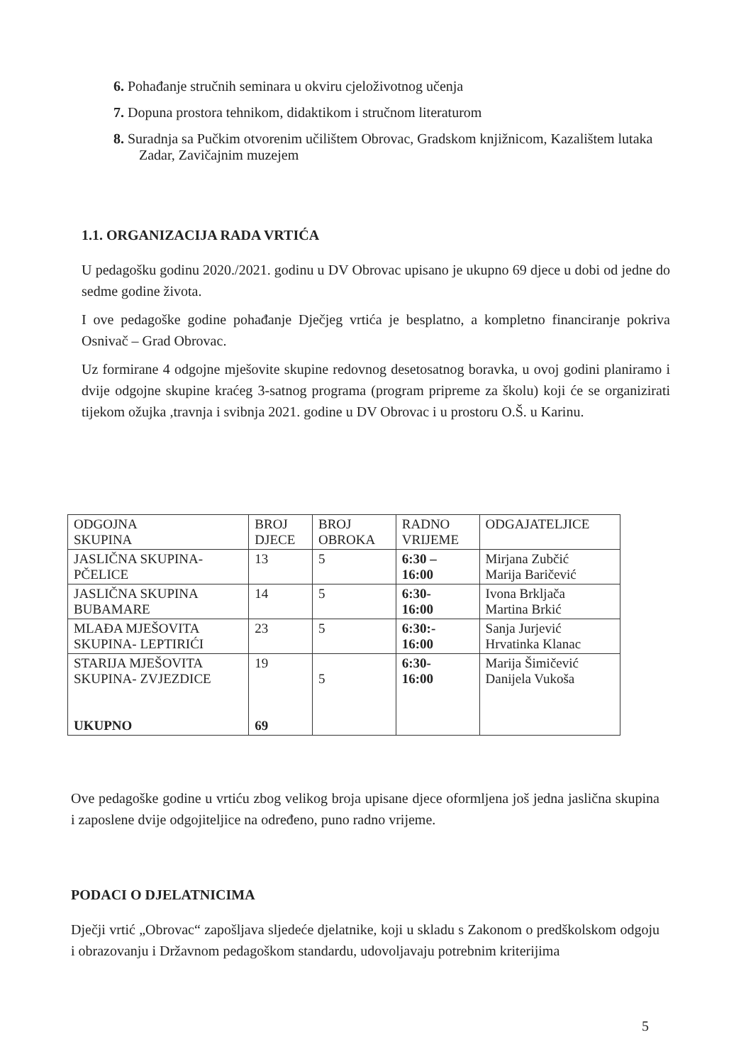6. Pohađanje stručnih seminara u okviru cjeloživotnog učenja
7. Dopuna prostora tehnikom, didaktikom i stručnom literaturom
8. Suradnja sa Pučkim otvorenim učilištem Obrovac, Gradskom knjižnicom, Kazalištem lutaka Zadar, Zavičajnim muzejem
1.1. ORGANIZACIJA RADA VRTIĆA
U pedagošku godinu 2020./2021. godinu u DV Obrovac upisano je ukupno 69 djece u dobi od jedne do sedme godine života.
I ove pedagoške godine pohađanje Dječjeg vrtića je besplatno, a kompletno financiranje pokriva Osnivač – Grad Obrovac.
Uz formirane 4 odgojne mješovite skupine redovnog desetosatnog boravka, u ovoj godini planiramo i dvije odgojne skupine kraćeg 3-satnog programa (program pripreme za školu) koji će se organizirati tijekom ožujka ,travnja i svibnja 2021. godine u DV Obrovac i u prostoru O.Š. u Karinu.
| ODGOJNA SKUPINA | BROJ DJECE | BROJ OBROKA | RADNO VRIJEME | ODGAJATELJICE |
| JASLIČNA SKUPINA- PČELICE | 13 | 5 | 6:30 – 16:00 | Mirjana Zubčić Marija Baričević |
| JASLIČNA SKUPINA BUBAMARE | 14 | 5 | 6:30- 16:00 | Ivona Brkljača Martina Brkić |
| MLAĐA MJEŠOVITA SKUPINA- LEPTIRIĆI | 23 | 5 | 6:30:- 16:00 | Sanja Jurjević Hrvatinka Klanac |
| STARIJA MJEŠOVITA SKUPINA- ZVJEZDICE UKUPNO | 19 69 | 5 | 6:30- 16:00 | Marija Šimičević Danijela Vukoša |
Ove pedagoške godine u vrtiću zbog velikog broja upisane djece oformljena još jedna jaslična skupina i zaposlene dvije odgojiteljice na određeno, puno radno vrijeme.
PODACI O DJELATNICIMA
Dječji vrtić „Obrovac“ zapošljava sljedeće djelatnike, koji u skladu s Zakonom o predškolskom odgoju i obrazovanju i Državnom pedagoškom standardu, udovoljavaju potrebnim kriterijima
5